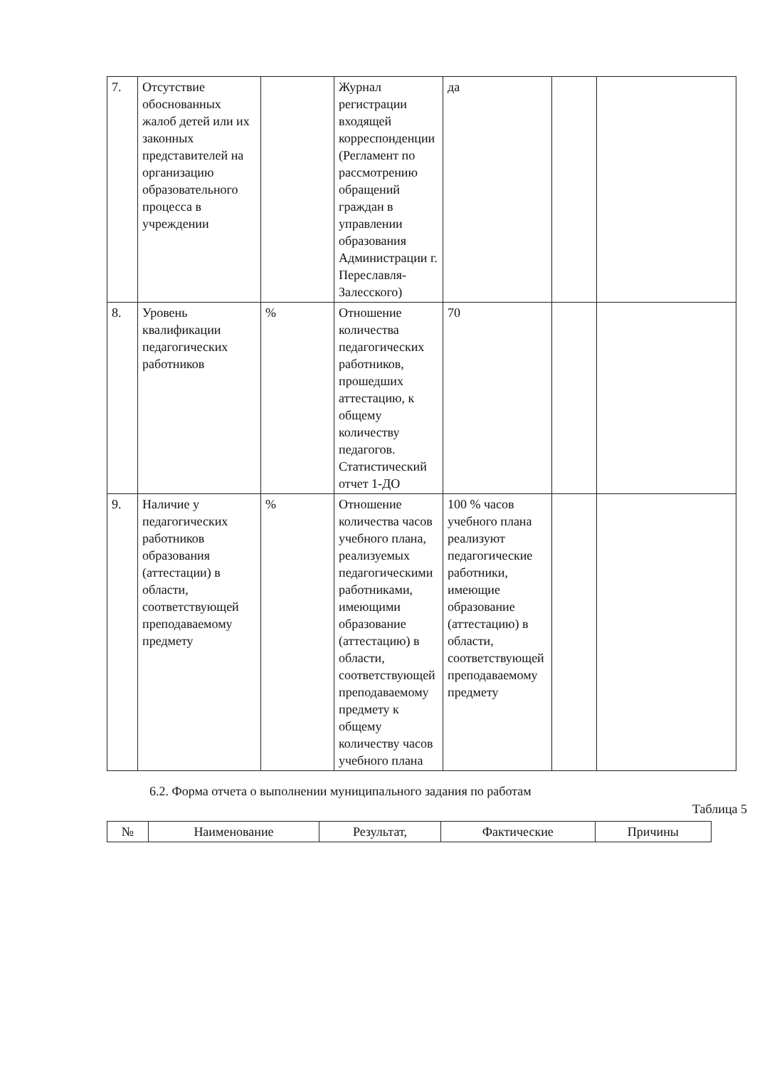| 7. | Отсутствие обоснованных жалоб детей или их законных представителей на организацию образовательного процесса в учреждении | | Журнал регистрации входящей корреспонденции (Регламент по рассмотрению обращений граждан в управлении образования Администрации г. Переславля-Залесского) | да | | |
| 8. | Уровень квалификации педагогических работников | % | Отношение количества педагогических работников, прошедших аттестацию, к общему количеству педагогов. Статистический отчет 1-ДО | 70 | | |
| 9. | Наличие у педагогических работников образования (аттестации) в области, соответствующей преподаваемому предмету | % | Отношение количества часов учебного плана, реализуемых педагогическими работниками, имеющими образование (аттестацию) в области, соответствующей преподаваемому предмету к общему количеству часов учебного плана | 100 % часов учебного плана реализуют педагогические работники, имеющие образование (аттестацию) в области, соответствующей преподаваемому предмету | | |
6.2. Форма отчета о выполнении муниципального задания по работам
Таблица 5
| № | Наименование | Результат, | Фактические | Причины |